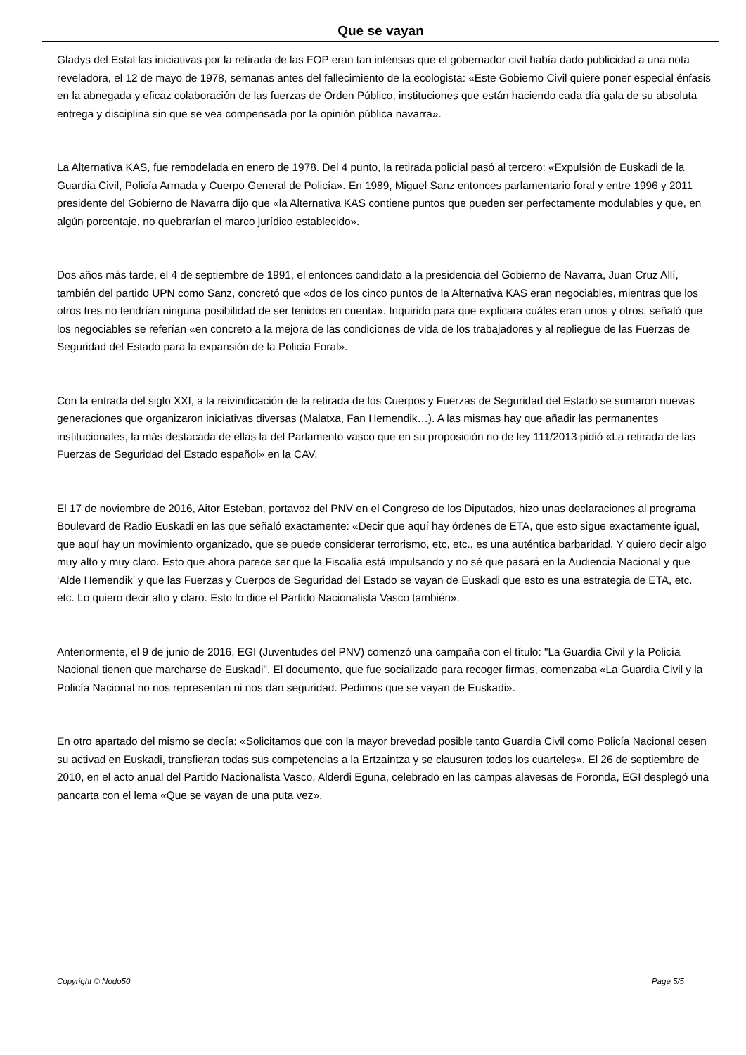Que se vayan
Gladys del Estal las iniciativas por la retirada de las FOP eran tan intensas que el gobernador civil había dado publicidad a una nota reveladora, el 12 de mayo de 1978, semanas antes del fallecimiento de la ecologista: «Este Gobierno Civil quiere poner especial énfasis en la abnegada y eficaz colaboración de las fuerzas de Orden Público, instituciones que están haciendo cada día gala de su absoluta entrega y disciplina sin que se vea compensada por la opinión pública navarra».
La Alternativa KAS, fue remodelada en enero de 1978. Del 4 punto, la retirada policial pasó al tercero: «Expulsión de Euskadi de la Guardia Civil, Policía Armada y Cuerpo General de Policía». En 1989, Miguel Sanz entonces parlamentario foral y entre 1996 y 2011 presidente del Gobierno de Navarra dijo que «la Alternativa KAS contiene puntos que pueden ser perfectamente modulables y que, en algún porcentaje, no quebrarían el marco jurídico establecido».
Dos años más tarde, el 4 de septiembre de 1991, el entonces candidato a la presidencia del Gobierno de Navarra, Juan Cruz Allí, también del partido UPN como Sanz, concretó que «dos de los cinco puntos de la Alternativa KAS eran negociables, mientras que los otros tres no tendrían ninguna posibilidad de ser tenidos en cuenta». Inquirido para que explicara cuáles eran unos y otros, señaló que los negociables se referían «en concreto a la mejora de las condiciones de vida de los trabajadores y al repliegue de las Fuerzas de Seguridad del Estado para la expansión de la Policía Foral».
Con la entrada del siglo XXI, a la reivindicación de la retirada de los Cuerpos y Fuerzas de Seguridad del Estado se sumaron nuevas generaciones que organizaron iniciativas diversas (Malatxa, Fan Hemendik…). A las mismas hay que añadir las permanentes institucionales, la más destacada de ellas la del Parlamento vasco que en su proposición no de ley 111/2013 pidió «La retirada de las Fuerzas de Seguridad del Estado español» en la CAV.
El 17 de noviembre de 2016, Aitor Esteban, portavoz del PNV en el Congreso de los Diputados, hizo unas declaraciones al programa Boulevard de Radio Euskadi en las que señaló exactamente: «Decir que aquí hay órdenes de ETA, que esto sigue exactamente igual, que aquí hay un movimiento organizado, que se puede considerar terrorismo, etc, etc., es una auténtica barbaridad. Y quiero decir algo muy alto y muy claro. Esto que ahora parece ser que la Fiscalía está impulsando y no sé que pasará en la Audiencia Nacional y que ‘Alde Hemendik’ y que las Fuerzas y Cuerpos de Seguridad del Estado se vayan de Euskadi que esto es una estrategia de ETA, etc. etc. Lo quiero decir alto y claro. Esto lo dice el Partido Nacionalista Vasco también».
Anteriormente, el 9 de junio de 2016, EGI (Juventudes del PNV) comenzó una campaña con el título: "La Guardia Civil y la Policía Nacional tienen que marcharse de Euskadi". El documento, que fue socializado para recoger firmas, comenzaba «La Guardia Civil y la Policía Nacional no nos representan ni nos dan seguridad. Pedimos que se vayan de Euskadi».
En otro apartado del mismo se decía: «Solicitamos que con la mayor brevedad posible tanto Guardia Civil como Policía Nacional cesen su activad en Euskadi, transfieran todas sus competencias a la Ertzaintza y se clausuren todos los cuarteles». El 26 de septiembre de 2010, en el acto anual del Partido Nacionalista Vasco, Alderdi Eguna, celebrado en las campas alavesas de Foronda, EGI desplegó una pancarta con el lema «Que se vayan de una puta vez».
Copyright © Nodo50 Page 5/5